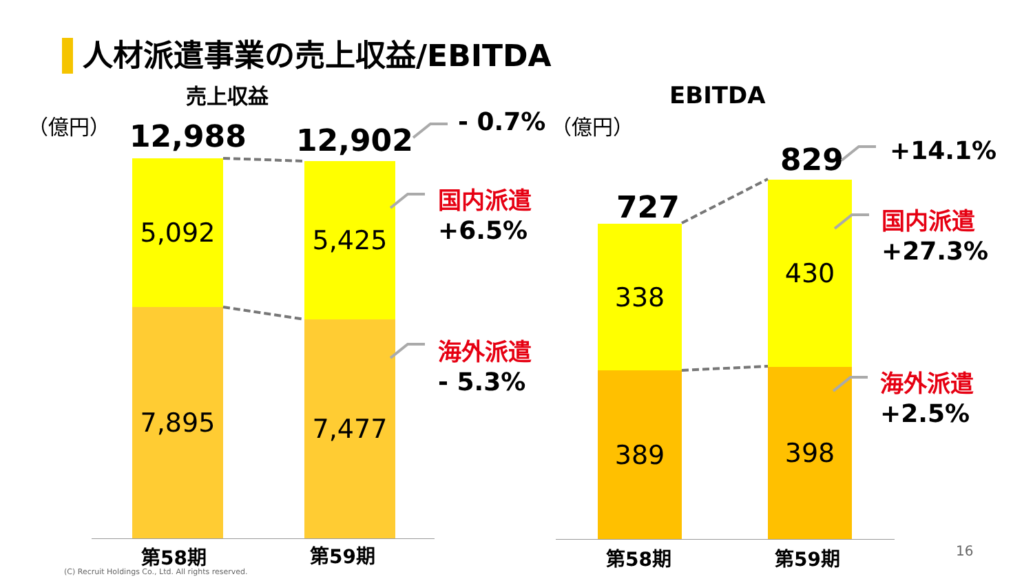人材派遣事業の売上収益/EBITDA
売上収益 EBITDA
（億円） （億円）
12,988 12,902
- 0.7%
5,092
7,895
5,425
7,477
国内派遣
+6.5%
海外派遣
- 5.3%
第58期 第59期
727
829 +14.1%
338
389
430
398
国内派遣
+27.3%
海外派遣
+2.5%
第58期 第59期
(C) Recruit Holdings Co., Ltd. All rights reserved.
16